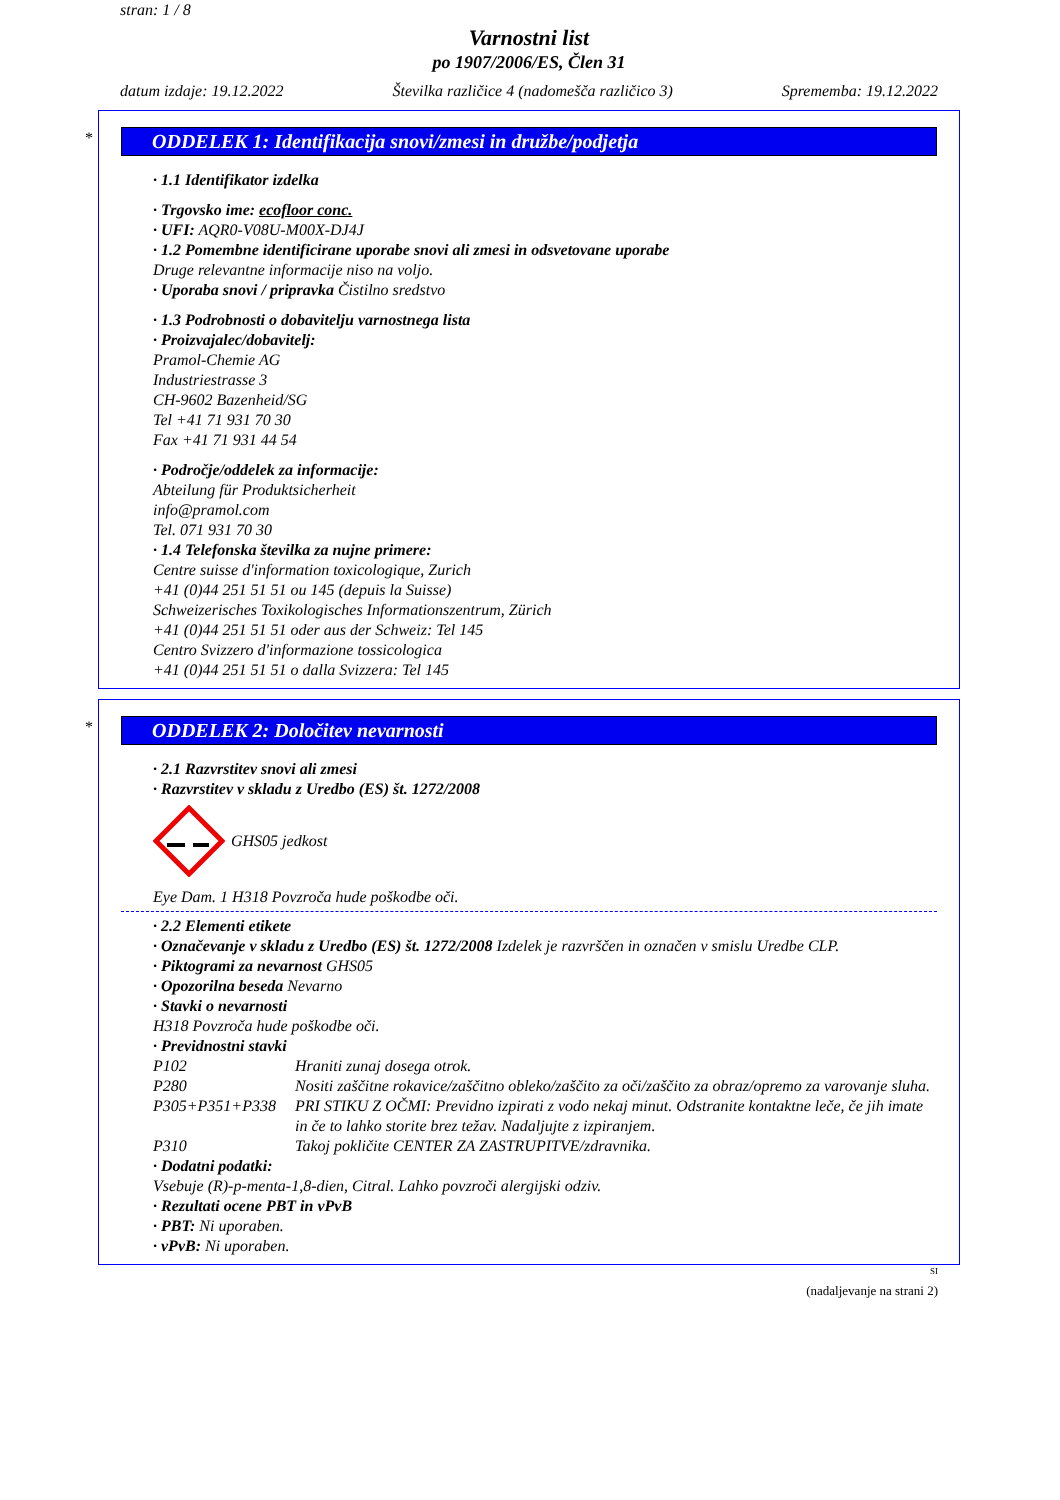stran: 1 / 8
Varnostni list
po 1907/2006/ES, Člen 31
datum izdaje: 19.12.2022 Številka različice 4 (nadomešča različico 3) Sprememba: 19.12.2022
*
ODDELEK 1: Identifikacija snovi/zmesi in družbe/podjetja
· 1.1 Identifikator izdelka
· Trgovsko ime: ecofloor conc.
· UFI: AQR0-V08U-M00X-DJ4J
· 1.2 Pomembne identificirane uporabe snovi ali zmesi in odsvetovane uporabe
Druge relevantne informacije niso na voljo.
· Uporaba snovi / pripravka Čistilno sredstvo
· 1.3 Podrobnosti o dobavitelju varnostnega lista
· Proizvajalec/dobavitelj:
Pramol-Chemie AG
Industriestrasse 3
CH-9602 Bazenheid/SG
Tel +41 71 931 70 30
Fax +41 71 931 44 54
· Področje/oddelek za informacije:
Abteilung für Produktsicherheit
info@pramol.com
Tel. 071 931 70 30
· 1.4 Telefonska številka za nujne primere:
Centre suisse d'information toxicologique, Zurich
+41 (0)44 251 51 51 ou 145 (depuis la Suisse)
Schweizerisches Toxikologisches Informationszentrum, Zürich
+41 (0)44 251 51 51 oder aus der Schweiz: Tel 145
Centro Svizzero d'informazione tossicologica
+41 (0)44 251 51 51 o dalla Svizzera: Tel 145
*
ODDELEK 2: Določitev nevarnosti
· 2.1 Razvrstitev snovi ali zmesi
· Razvrstitev v skladu z Uredbo (ES) št. 1272/2008
GHS05 jedkost
Eye Dam. 1 H318 Povzroča hude poškodbe oči.
· 2.2 Elementi etikete
· Označevanje v skladu z Uredbo (ES) št. 1272/2008 Izdelek je razvrščen in označen v smislu Uredbe CLP.
· Piktogrami za nevarnost GHS05
· Opozorilna beseda Nevarno
· Stavki o nevarnosti
H318 Povzroča hude poškodbe oči.
· Previdnostni stavki
P102 Hraniti zunaj dosega otrok.
P280 Nositi zaščitne rokavice/zaščitno obleko/zaščito za oči/zaščito za obraz/opremo za varovanje sluha.
P305+P351+P338 PRI STIKU Z OČMI: Previdno izpirati z vodo nekaj minut. Odstranite kontaktne leče, če jih imate in če to lahko storite brez težav. Nadaljujte z izpiranjem.
P310 Takoj pokličite CENTER ZA ZASTRUPITVE/zdravnika.
· Dodatni podatki:
Vsebuje (R)-p-menta-1,8-dien, Citral. Lahko povzroči alergijski odziv.
· Rezultati ocene PBT in vPvB
· PBT: Ni uporaben.
· vPvB: Ni uporaben.
SI
(nadaljevanje na strani 2)